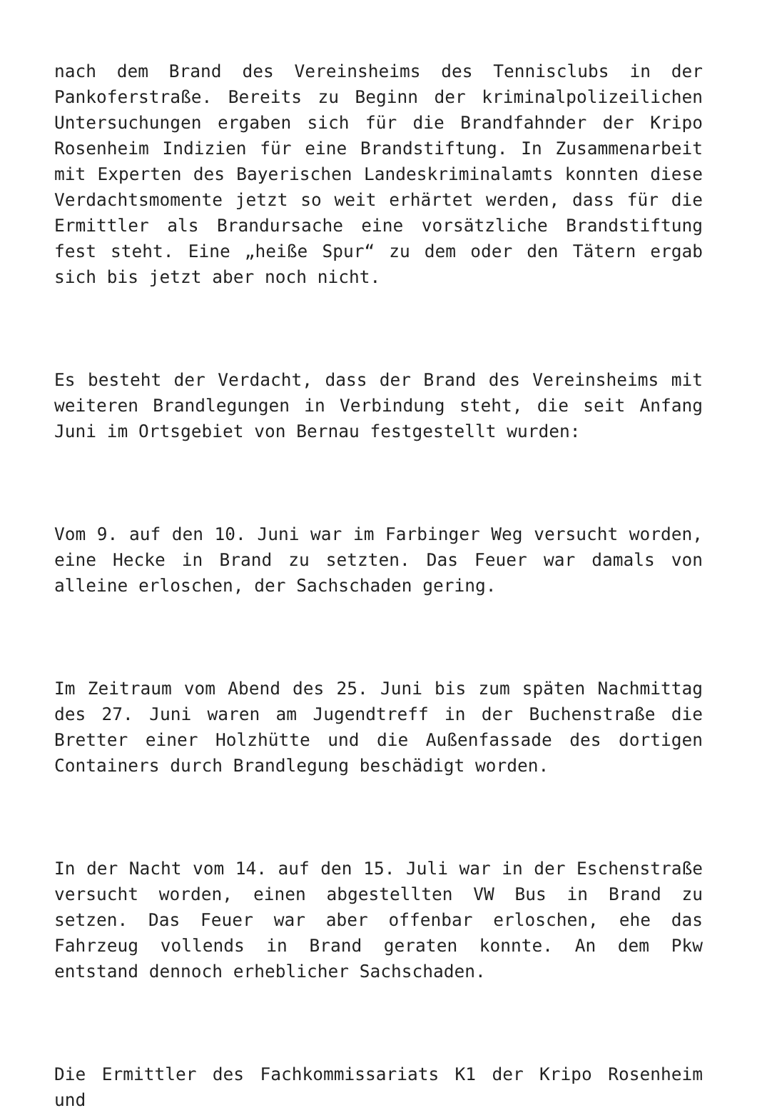nach dem Brand des Vereinsheims des Tennisclubs in der Pankoferstraße. Bereits zu Beginn der kriminalpolizeilichen Untersuchungen ergaben sich für die Brandfahnder der Kripo Rosenheim Indizien für eine Brandstiftung. In Zusammenarbeit mit Experten des Bayerischen Landeskriminalamts konnten diese Verdachtsmomente jetzt so weit erhärtet werden, dass für die Ermittler als Brandursache eine vorsätzliche Brandstiftung fest steht. Eine „heiße Spur“ zu dem oder den Tätern ergab sich bis jetzt aber noch nicht.
Es besteht der Verdacht, dass der Brand des Vereinsheims mit weiteren Brandlegungen in Verbindung steht, die seit Anfang Juni im Ortsgebiet von Bernau festgestellt wurden:
Vom 9. auf den 10. Juni war im Farbinger Weg versucht worden, eine Hecke in Brand zu setzten. Das Feuer war damals von alleine erloschen, der Sachschaden gering.
Im Zeitraum vom Abend des 25. Juni bis zum späten Nachmittag des 27. Juni waren am Jugendtreff in der Buchenstraße die Bretter einer Holzhütte und die Außenfassade des dortigen Containers durch Brandlegung beschädigt worden.
In der Nacht vom 14. auf den 15. Juli war in der Eschenstraße versucht worden, einen abgestellten VW Bus in Brand zu setzen. Das Feuer war aber offenbar erloschen, ehe das Fahrzeug vollends in Brand geraten konnte. An dem Pkw entstand dennoch erheblicher Sachschaden.
Die Ermittler des Fachkommissariats K1 der Kripo Rosenheim und